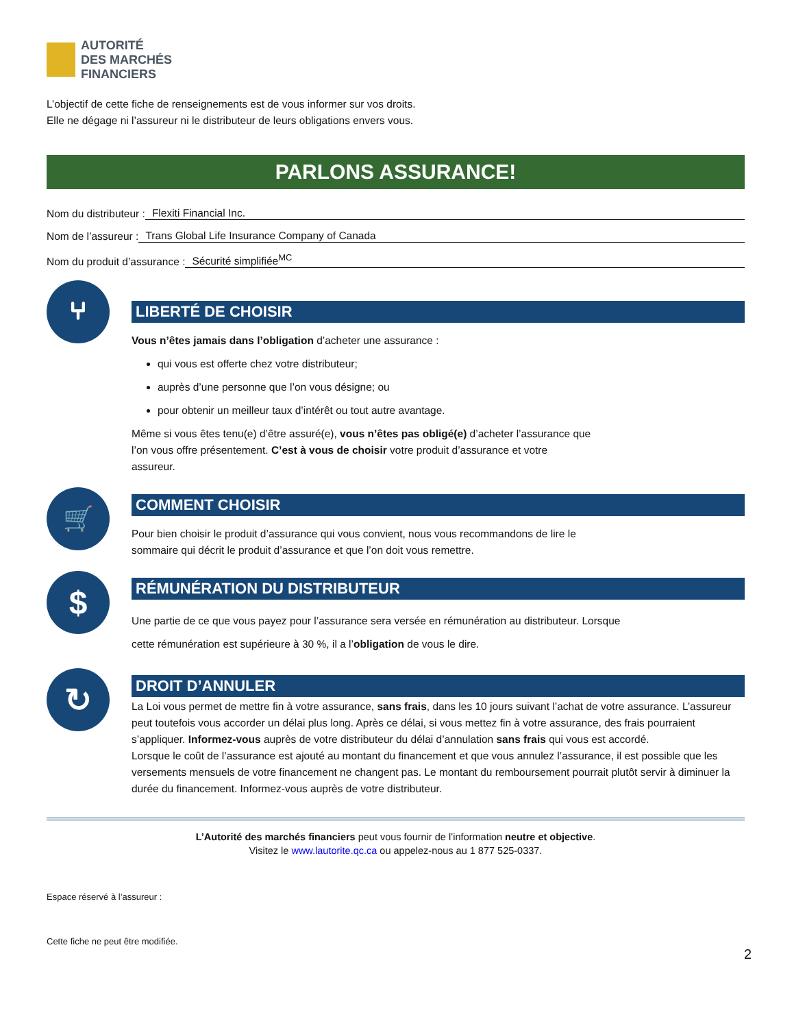AUTORITÉ
DES MARCHÉS
FINANCIERS
L’objectif de cette fiche de renseignements est de vous informer sur vos droits.
Elle ne dégage ni l’assureur ni le distributeur de leurs obligations envers vous.
PARLONS ASSURANCE!
Nom du distributeur : Flexiti Financial Inc.
Nom de l’assureur : Trans Global Life Insurance Company of Canada
Nom du produit d’assurance : Sécurité simplifiée<sup>MC</sup>
⑂
LIBERTÉ DE CHOISIR
Vous n’êtes jamais dans l’obligation d’acheter une assurance :
qui vous est offerte chez votre distributeur;
auprès d’une personne que l’on vous désigne; ou
pour obtenir un meilleur taux d’intérêt ou tout autre avantage.
Même si vous êtes tenu(e) d’être assuré(e), vous n’êtes pas obligé(e) d’acheter l’assurance que
l’on vous offre présentement. C’est à vous de choisir votre produit d’assurance et votre
assureur.
🛒
COMMENT CHOISIR
Pour bien choisir le produit d’assurance qui vous convient, nous vous recommandons de lire le
sommaire qui décrit le produit d’assurance et que l’on doit vous remettre.
$
RÉMUNÉRATION DU DISTRIBUTEUR
Une partie de ce que vous payez pour l’assurance sera versée en rémunération au distributeur. Lorsque
cette rémunération est supérieure à 30 %, il a l’obligation de vous le dire.
↻
DROIT D’ANNULER
La Loi vous permet de mettre fin à votre assurance, sans frais, dans les 10 jours suivant l’achat de votre assurance. L’assureur peut toutefois vous accorder un délai plus long. Après ce délai, si vous mettez fin à votre assurance, des frais pourraient s’appliquer. Informez-vous auprès de votre distributeur du délai d’annulation sans frais qui vous est accordé.
Lorsque le coût de l’assurance est ajouté au montant du financement et que vous annulez l’assurance, il est possible que les versements mensuels de votre financement ne changent pas. Le montant du remboursement pourrait plutôt servir à diminuer la durée du financement. Informez-vous auprès de votre distributeur.
L’Autorité des marchés financiers peut vous fournir de l’information neutre et objective.
Visitez le www.lautorite.qc.ca ou appelez-nous au 1 877 525-0337.
Espace réservé à l’assureur :
Cette fiche ne peut être modifiée.
2